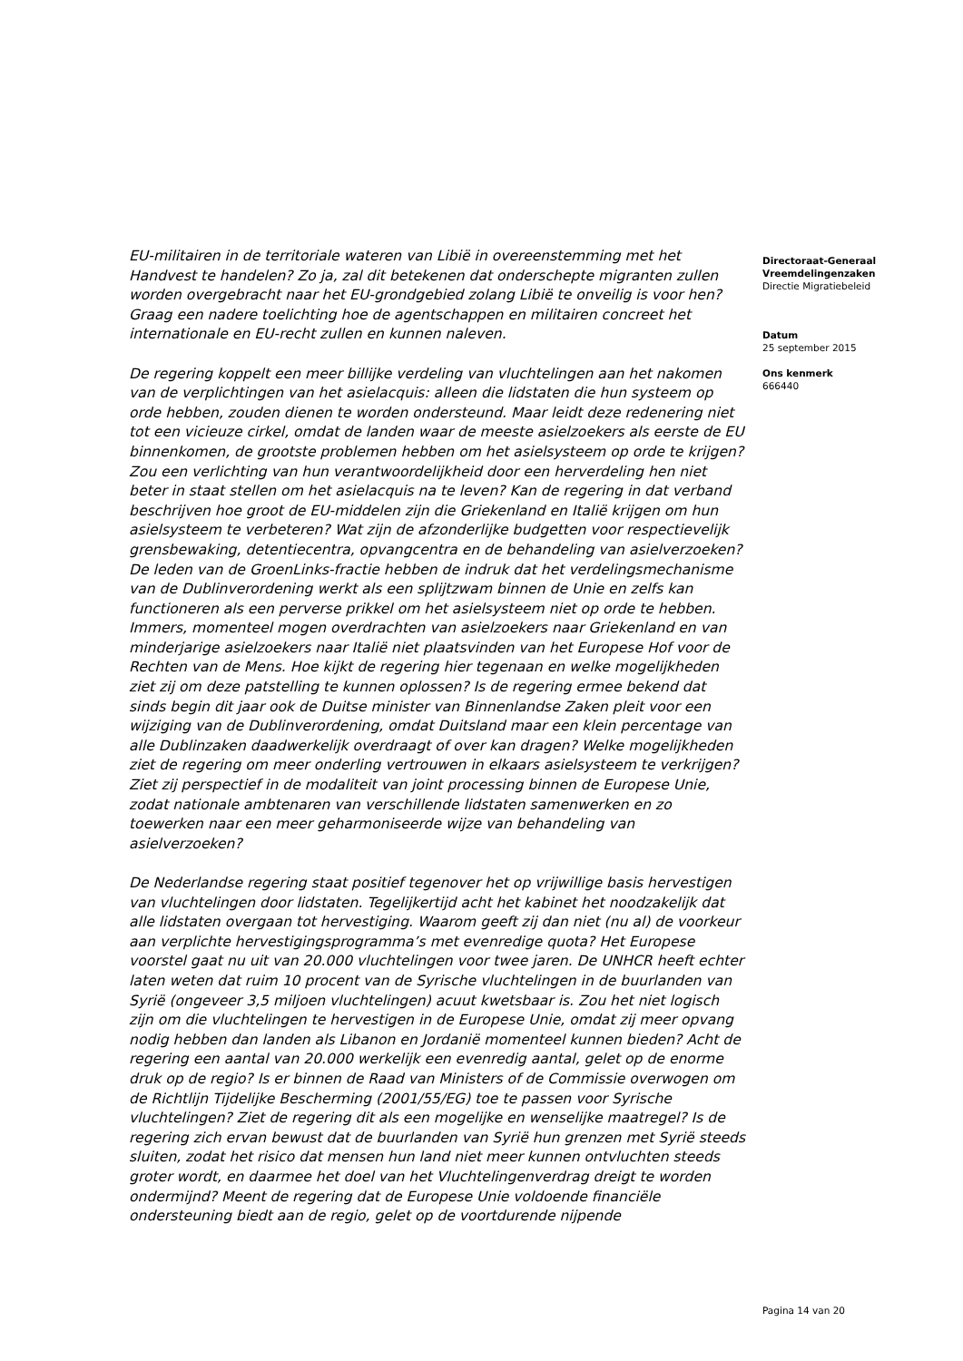EU-militairen in de territoriale wateren van Libië in overeenstemming met het Handvest te handelen? Zo ja, zal dit betekenen dat onderschepte migranten zullen worden overgebracht naar het EU-grondgebied zolang Libië te onveilig is voor hen? Graag een nadere toelichting hoe de agentschappen en militairen concreet het internationale en EU-recht zullen en kunnen naleven.
De regering koppelt een meer billijke verdeling van vluchtelingen aan het nakomen van de verplichtingen van het asielacquis: alleen die lidstaten die hun systeem op orde hebben, zouden dienen te worden ondersteund. Maar leidt deze redenering niet tot een vicieuze cirkel, omdat de landen waar de meeste asielzoekers als eerste de EU binnenkomen, de grootste problemen hebben om het asielsysteem op orde te krijgen? Zou een verlichting van hun verantwoordelijkheid door een herverdeling hen niet beter in staat stellen om het asielacquis na te leven? Kan de regering in dat verband beschrijven hoe groot de EU-middelen zijn die Griekenland en Italië krijgen om hun asielsysteem te verbeteren? Wat zijn de afzonderlijke budgetten voor respectievelijk grensbewaking, detentiecentra, opvangcentra en de behandeling van asielverzoeken? De leden van de GroenLinks-fractie hebben de indruk dat het verdelingsmechanisme van de Dublinverordening werkt als een splijtzwam binnen de Unie en zelfs kan functioneren als een perverse prikkel om het asielsysteem niet op orde te hebben. Immers, momenteel mogen overdrachten van asielzoekers naar Griekenland en van minderjarige asielzoekers naar Italië niet plaatsvinden van het Europese Hof voor de Rechten van de Mens. Hoe kijkt de regering hier tegenaan en welke mogelijkheden ziet zij om deze patstelling te kunnen oplossen? Is de regering ermee bekend dat sinds begin dit jaar ook de Duitse minister van Binnenlandse Zaken pleit voor een wijziging van de Dublinverordening, omdat Duitsland maar een klein percentage van alle Dublinzaken daadwerkelijk overdraagt of over kan dragen? Welke mogelijkheden ziet de regering om meer onderling vertrouwen in elkaars asielsysteem te verkrijgen? Ziet zij perspectief in de modaliteit van joint processing binnen de Europese Unie, zodat nationale ambtenaren van verschillende lidstaten samenwerken en zo toewerken naar een meer geharmoniseerde wijze van behandeling van asielverzoeken?
De Nederlandse regering staat positief tegenover het op vrijwillige basis hervestigen van vluchtelingen door lidstaten. Tegelijkertijd acht het kabinet het noodzakelijk dat alle lidstaten overgaan tot hervestiging. Waarom geeft zij dan niet (nu al) de voorkeur aan verplichte hervestigingsprogramma’s met evenredige quota? Het Europese voorstel gaat nu uit van 20.000 vluchtelingen voor twee jaren. De UNHCR heeft echter laten weten dat ruim 10 procent van de Syrische vluchtelingen in de buurlanden van Syrië (ongeveer 3,5 miljoen vluchtelingen) acuut kwetsbaar is. Zou het niet logisch zijn om die vluchtelingen te hervestigen in de Europese Unie, omdat zij meer opvang nodig hebben dan landen als Libanon en Jordanië momenteel kunnen bieden? Acht de regering een aantal van 20.000 werkelijk een evenredig aantal, gelet op de enorme druk op de regio? Is er binnen de Raad van Ministers of de Commissie overwogen om de Richtlijn Tijdelijke Bescherming (2001/55/EG) toe te passen voor Syrische vluchtelingen? Ziet de regering dit als een mogelijke en wenselijke maatregel? Is de regering zich ervan bewust dat de buurlanden van Syrië hun grenzen met Syrië steeds sluiten, zodat het risico dat mensen hun land niet meer kunnen ontvluchten steeds groter wordt, en daarmee het doel van het Vluchtelingenverdrag dreigt te worden ondermijnd? Meent de regering dat de Europese Unie voldoende financiële ondersteuning biedt aan de regio, gelet op de voortdurende nijpende
Directoraat-Generaal Vreemdelingenzaken
Directie Migratiebeleid
Datum
25 september 2015
Ons kenmerk
666440
Pagina 14 van 20